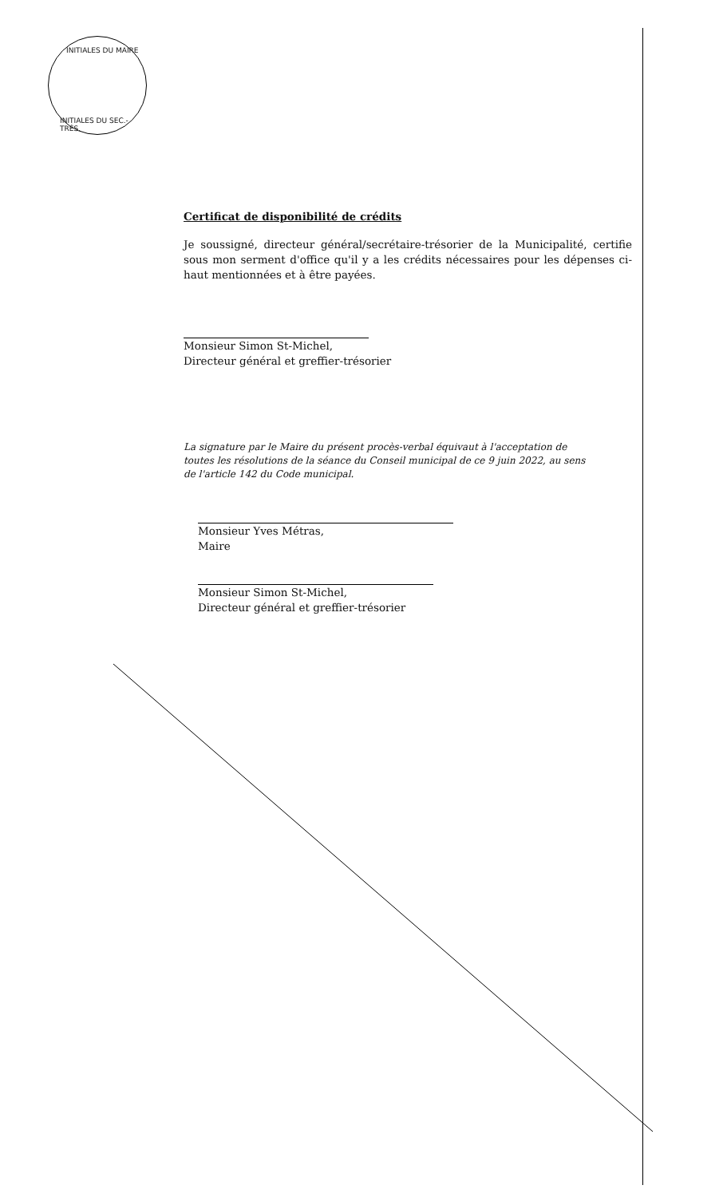INITIALES DU MAIRE
INITIALES DU SEC.-TRÉS.
Certificat de disponibilité de crédits
Je soussigné, directeur général/secrétaire-trésorier de la Municipalité, certifie sous mon serment d'office qu'il y a les crédits nécessaires pour les dépenses ci-haut mentionnées et à être payées.
Monsieur Simon St-Michel,
Directeur général et greffier-trésorier
La signature par le Maire du présent procès-verbal équivaut à l'acceptation de toutes les résolutions de la séance du Conseil municipal de ce 9 juin 2022, au sens de l'article 142 du Code municipal.
Monsieur Yves Métras,
Maire
Monsieur Simon St-Michel,
Directeur général et greffier-trésorier